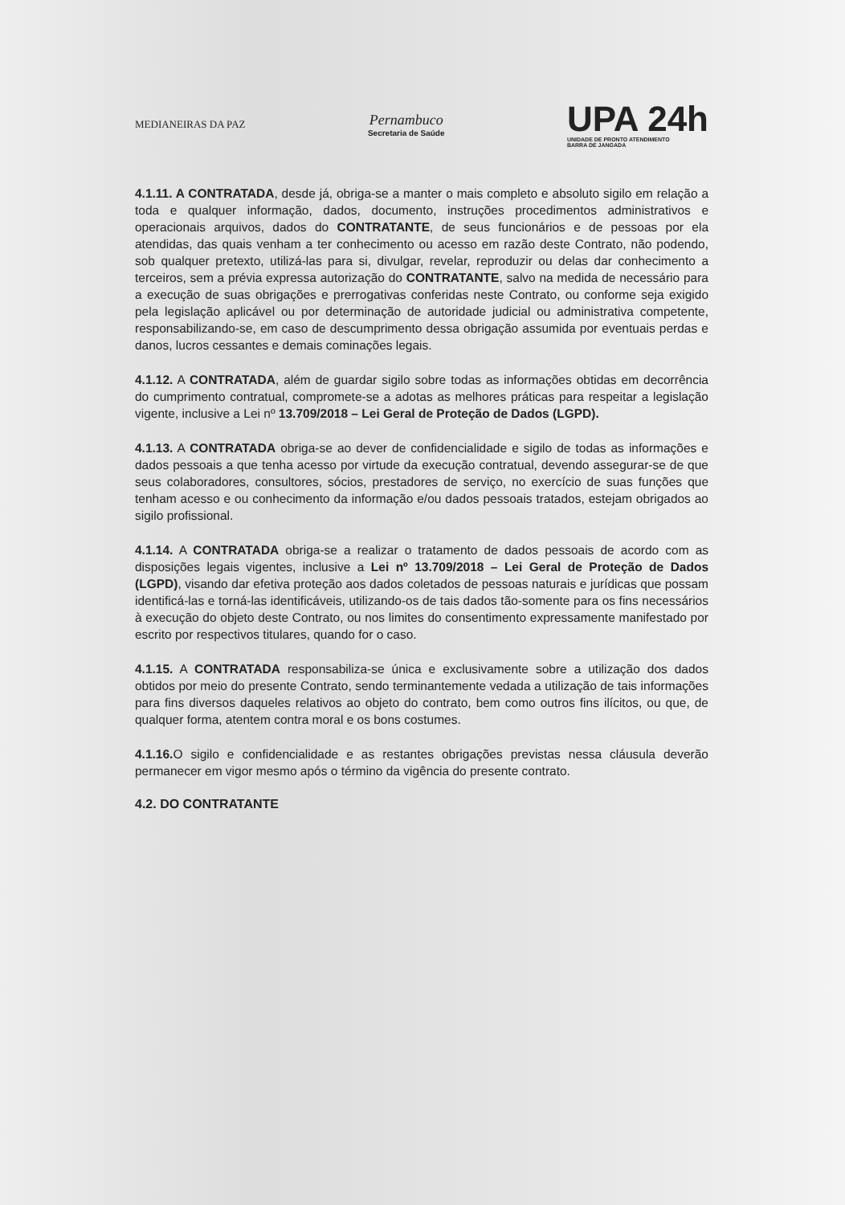MEDIANEIRAS DA PAZ
Pernambuco
Secretaria de Saúde
UPA 24h
UNIDADE DE PRONTO ATENDIMENTO
BARRA DE JANGADA
4.1.11. A CONTRATADA, desde já, obriga-se a manter o mais completo e absoluto sigilo em relação a toda e qualquer informação, dados, documento, instruções procedimentos administrativos e operacionais arquivos, dados do CONTRATANTE, de seus funcionários e de pessoas por ela atendidas, das quais venham a ter conhecimento ou acesso em razão deste Contrato, não podendo, sob qualquer pretexto, utilizá-las para si, divulgar, revelar, reproduzir ou delas dar conhecimento a terceiros, sem a prévia expressa autorização do CONTRATANTE, salvo na medida de necessário para a execução de suas obrigações e prerrogativas conferidas neste Contrato, ou conforme seja exigido pela legislação aplicável ou por determinação de autoridade judicial ou administrativa competente, responsabilizando-se, em caso de descumprimento dessa obrigação assumida por eventuais perdas e danos, lucros cessantes e demais cominações legais.
4.1.12. A CONTRATADA, além de guardar sigilo sobre todas as informações obtidas em decorrência do cumprimento contratual, compromete-se a adotas as melhores práticas para respeitar a legislação vigente, inclusive a Lei nº 13.709/2018 – Lei Geral de Proteção de Dados (LGPD).
4.1.13. A CONTRATADA obriga-se ao dever de confidencialidade e sigilo de todas as informações e dados pessoais a que tenha acesso por virtude da execução contratual, devendo assegurar-se de que seus colaboradores, consultores, sócios, prestadores de serviço, no exercício de suas funções que tenham acesso e ou conhecimento da informação e/ou dados pessoais tratados, estejam obrigados ao sigilo profissional.
4.1.14. A CONTRATADA obriga-se a realizar o tratamento de dados pessoais de acordo com as disposições legais vigentes, inclusive a Lei nº 13.709/2018 – Lei Geral de Proteção de Dados (LGPD), visando dar efetiva proteção aos dados coletados de pessoas naturais e jurídicas que possam identificá-las e torná-las identificáveis, utilizando-os de tais dados tão-somente para os fins necessários à execução do objeto deste Contrato, ou nos limites do consentimento expressamente manifestado por escrito por respectivos titulares, quando for o caso.
4.1.15. A CONTRATADA responsabiliza-se única e exclusivamente sobre a utilização dos dados obtidos por meio do presente Contrato, sendo terminantemente vedada a utilização de tais informações para fins diversos daqueles relativos ao objeto do contrato, bem como outros fins ilícitos, ou que, de qualquer forma, atentem contra moral e os bons costumes.
4.1.16. O sigilo e confidencialidade e as restantes obrigações previstas nessa cláusula deverão permanecer em vigor mesmo após o término da vigência do presente contrato.
4.2. DO CONTRATANTE